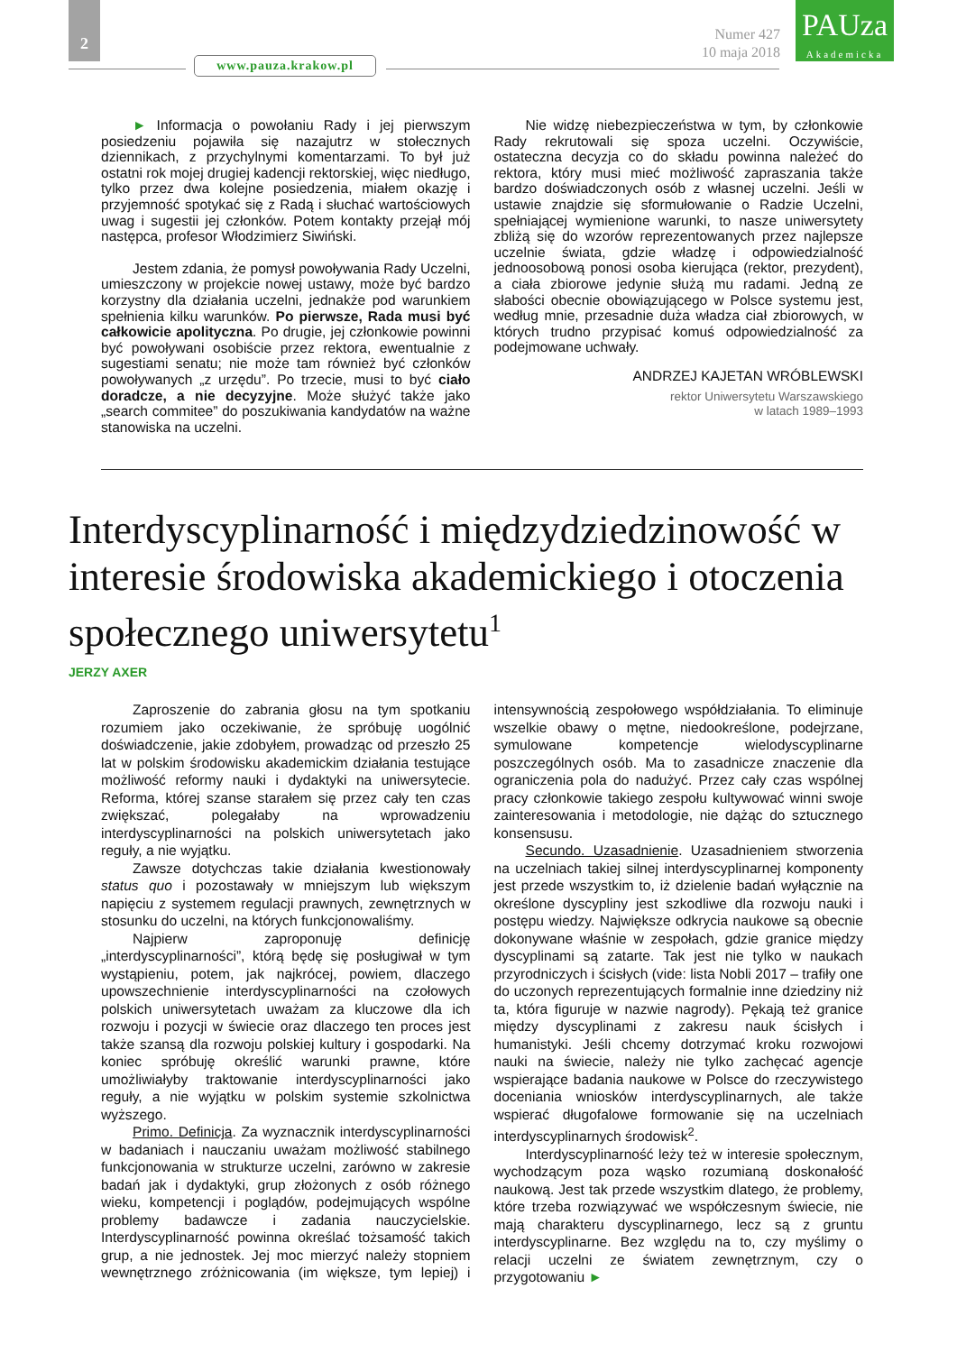2
www.pauza.krakow.pl
Numer 427
10 maja 2018
PAUza
Akademicka
► Informacja o powołaniu Rady i jej pierwszym posiedzeniu pojawiła się nazajutrz w stołecznych dziennikach, z przychylnymi komentarzami. To był już ostatni rok mojej drugiej kadencji rektorskiej, więc niedługo, tylko przez dwa kolejne posiedzenia, miałem okazję i przyjemność spotykać się z Radą i słuchać wartościowych uwag i sugestii jej członków. Potem kontakty przejął mój następca, profesor Włodzimierz Siwiński.
Jestem zdania, że pomysł powoływania Rady Uczelni, umieszczony w projekcie nowej ustawy, może być bardzo korzystny dla działania uczelni, jednakże pod warunkiem spełnienia kilku warunków. Po pierwsze, Rada musi być całkowicie apolityczna. Po drugie, jej członkowie powinni być powoływani osobiście przez rektora, ewentualnie z sugestiami senatu; nie może tam również być członków powoływanych „z urzędu”. Po trzecie, musi to być ciało doradcze, a nie decyzyjne. Może służyć także jako „search commitee” do poszukiwania kandydatów na ważne stanowiska na uczelni.
Nie widzę niebezpieczeństwa w tym, by członkowie Rady rekrutowali się spoza uczelni. Oczywiście, ostateczna decyzja co do składu powinna należeć do rektora, który musi mieć możliwość zapraszania także bardzo doświadczonych osób z własnej uczelni. Jeśli w ustawie znajdzie się sformułowanie o Radzie Uczelni, spełniającej wymienione warunki, to nasze uniwersytety zbliżą się do wzorów reprezentowanych przez najlepsze uczelnie świata, gdzie władzę i odpowiedzialność jednoosobową ponosi osoba kierująca (rektor, prezydent), a ciała zbiorowe jedynie służą mu radami. Jedną ze słabości obecnie obowiązującego w Polsce systemu jest, według mnie, przesadnie duża władza ciał zbiorowych, w których trudno przypisać komuś odpowiedzialność za podejmowane uchwały.
ANDRZEJ KAJETAN WRÓBLEWSKI
rektor Uniwersytetu Warszawskiego
w latach 1989–1993
Interdyscyplinarność i międzydziedzinowość w interesie środowiska akademickiego i otoczenia społecznego uniwersytetu<sup>1</sup>
JERZY AXER
Zaproszenie do zabrania głosu na tym spotkaniu rozumiem jako oczekiwanie, że spróbuję uogólnić doświadczenie, jakie zdobyłem, prowadząc od przeszło 25 lat w polskim środowisku akademickim działania testujące możliwość reformy nauki i dydaktyki na uniwersytecie. Reforma, której szanse starałem się przez cały ten czas zwiększać, polegałaby na wprowadzeniu interdyscyplinarności na polskich uniwersytetach jako reguły, a nie wyjątku.
Zawsze dotychczas takie działania kwestionowały status quo i pozostawały w mniejszym lub większym napięciu z systemem regulacji prawnych, zewnętrznych w stosunku do uczelni, na których funkcjonowaliśmy.
Najpierw zaproponuję definicję „interdyscyplinarności”, którą będę się posługiwał w tym wystąpieniu, potem, jak najkrócej, powiem, dlaczego upowszechnienie interdyscyplinarności na czołowych polskich uniwersytetach uważam za kluczowe dla ich rozwoju i pozycji w świecie oraz dlaczego ten proces jest także szansą dla rozwoju polskiej kultury i gospodarki. Na koniec spróbuję określić warunki prawne, które umożliwiałyby traktowanie interdyscyplinarności jako reguły, a nie wyjątku w polskim systemie szkolnictwa wyższego.
Primo. Definicja. Za wyznacznik interdyscyplinarności w badaniach i nauczaniu uważam możliwość stabilnego funkcjonowania w strukturze uczelni, zarówno w zakresie badań jak i dydaktyki, grup złożonych z osób różnego wieku, kompetencji i poglądów, podejmujących wspólne problemy badawcze i zadania nauczycielskie. Interdyscyplinarność powinna określać tożsamość takich grup, a nie jednostek. Jej moc mierzyć należy stopniem wewnętrznego zróżnicowania (im większe, tym lepiej) i intensywnością zespołowego współdziałania. To eliminuje wszelkie obawy o mętne, niedookreślone, podejrzane, symulowane kompetencje wielodyscyplinarne poszczególnych osób. Ma to zasadnicze znaczenie dla ograniczenia pola do nadużyć. Przez cały czas wspólnej pracy członkowie takiego zespołu kultywować winni swoje zainteresowania i metodologie, nie dążąc do sztucznego konsensusu.
Secundo. Uzasadnienie. Uzasadnieniem stworzenia na uczelniach takiej silnej interdyscyplinarnej komponenty jest przede wszystkim to, iż dzielenie badań wyłącznie na określone dyscypliny jest szkodliwe dla rozwoju nauki i postępu wiedzy. Największe odkrycia naukowe są obecnie dokonywane właśnie w zespołach, gdzie granice między dyscyplinami są zatarte. Tak jest nie tylko w naukach przyrodniczych i ścisłych (vide: lista Nobli 2017 – trafiły one do uczonych reprezentujących formalnie inne dziedziny niż ta, która figuruje w nazwie nagrody). Pękają też granice między dyscyplinami z zakresu nauk ścisłych i humanistyki. Jeśli chcemy dotrzymać kroku rozwojowi nauki na świecie, należy nie tylko zachęcać agencje wspierające badania naukowe w Polsce do rzeczywistego doceniania wniosków interdyscyplinarnych, ale także wspierać długofalowe formowanie się na uczelniach interdyscyplinarnych środowisk<sup>2</sup>.
Interdyscyplinarność leży też w interesie społecznym, wychodzącym poza wąsko rozumianą doskonałość naukową. Jest tak przede wszystkim dlatego, że problemy, które trzeba rozwiązywać we współczesnym świecie, nie mają charakteru dyscyplinarnego, lecz są z gruntu interdyscyplinarne. Bez względu na to, czy myślimy o relacji uczelni ze światem zewnętrznym, czy o przygotowaniu ►